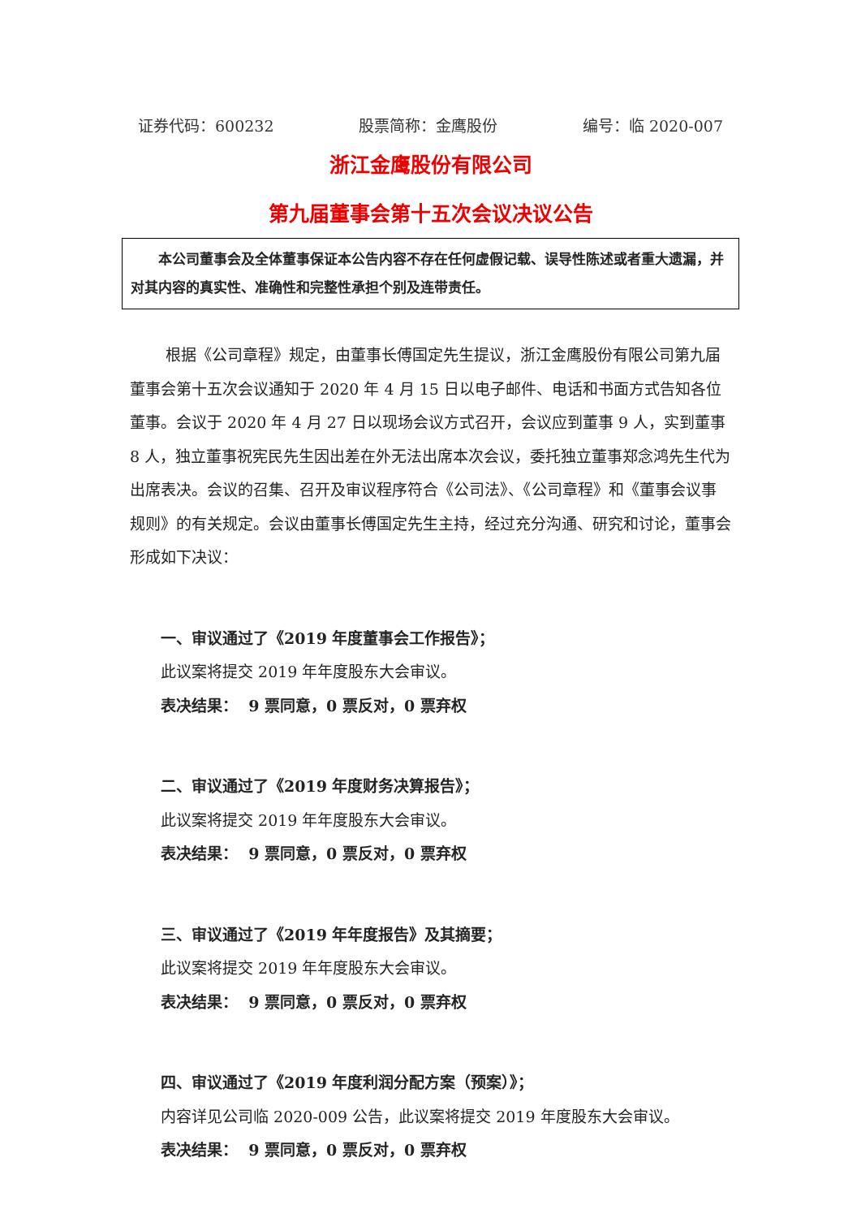证券代码：600232 股票简称：金鹰股份 编号：临 2020-007
浙江金鹰股份有限公司
第九届董事会第十五次会议决议公告
本公司董事会及全体董事保证本公告内容不存在任何虚假记载、误导性陈述或者重大遗漏，并对其内容的真实性、准确性和完整性承担个别及连带责任。
根据《公司章程》规定，由董事长傅国定先生提议，浙江金鹰股份有限公司第九届董事会第十五次会议通知于 2020 年 4 月 15 日以电子邮件、电话和书面方式告知各位董事。会议于 2020 年 4 月 27 日以现场会议方式召开，会议应到董事 9 人，实到董事 8 人，独立董事祝宪民先生因出差在外无法出席本次会议，委托独立董事郑念鸿先生代为出席表决。会议的召集、召开及审议程序符合《公司法》、《公司章程》和《董事会议事规则》的有关规定。会议由董事长傅国定先生主持，经过充分沟通、研究和讨论，董事会形成如下决议：
一、审议通过了《2019 年度董事会工作报告》；
此议案将提交 2019 年年度股东大会审议。
表决结果： 9 票同意，0 票反对，0 票弃权
二、审议通过了《2019 年度财务决算报告》；
此议案将提交 2019 年年度股东大会审议。
表决结果： 9 票同意，0 票反对，0 票弃权
三、审议通过了《2019 年年度报告》及其摘要；
此议案将提交 2019 年年度股东大会审议。
表决结果： 9 票同意，0 票反对，0 票弃权
四、审议通过了《2019 年度利润分配方案（预案）》；
内容详见公司临 2020-009 公告，此议案将提交 2019 年度股东大会审议。
表决结果： 9 票同意，0 票反对，0 票弃权